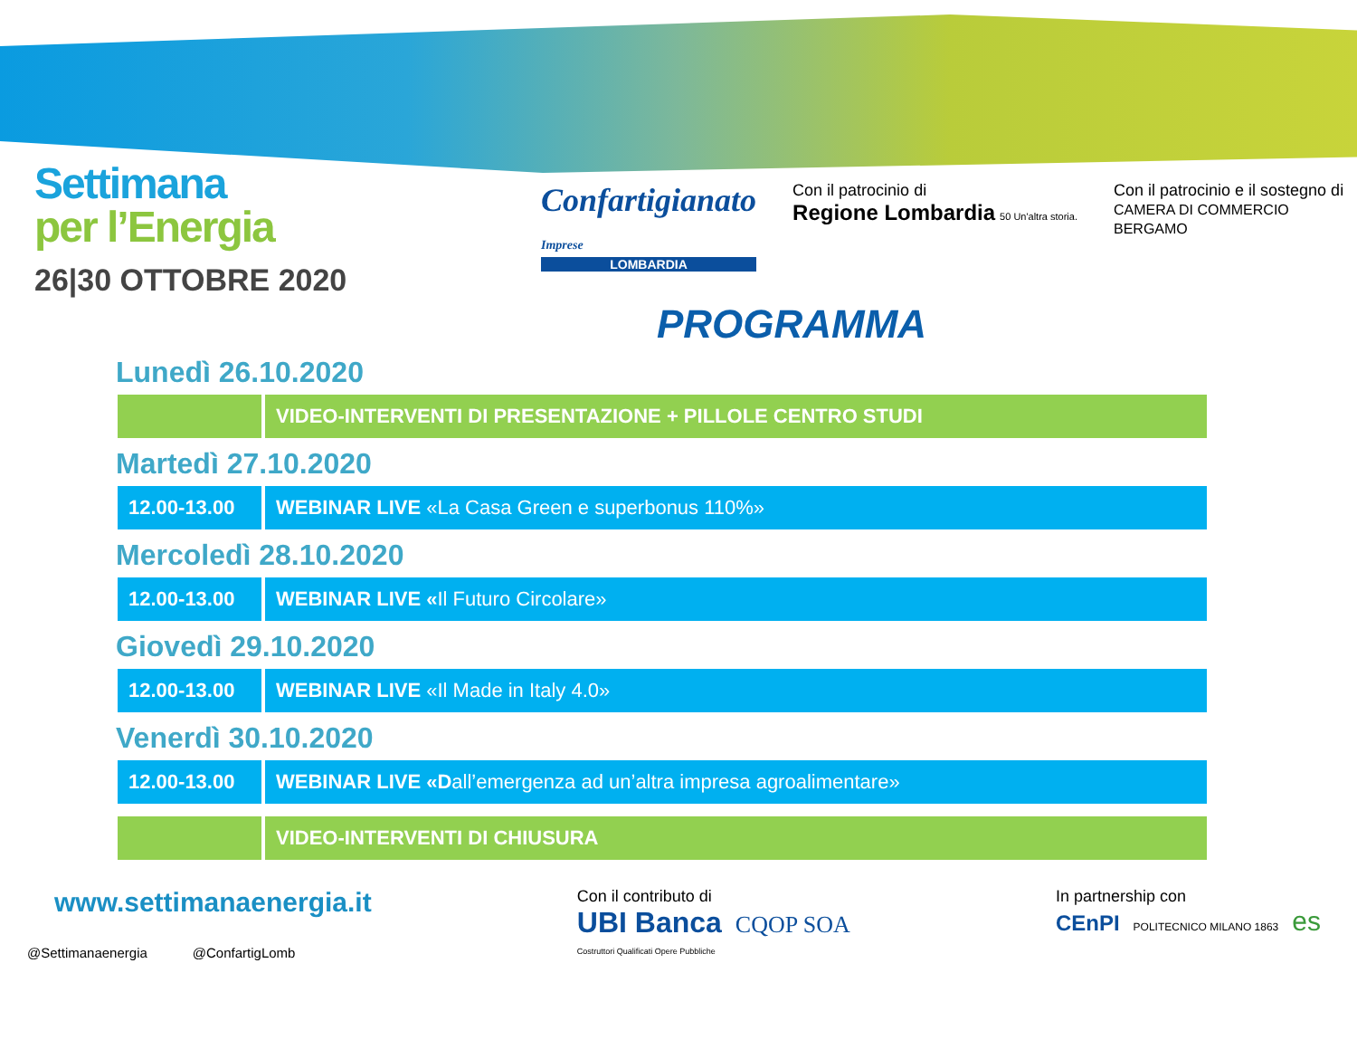Settimana
per l’Energia
26|30 OTTOBRE 2020
Confartigianato
Imprese
LOMBARDIA
Con il patrocinio di
Regione Lombardia 50 Un'altra storia.
Con il patrocinio e il sostegno di
CAMERA DI COMMERCIO
BERGAMO
PROGRAMMA
Lunedì 26.10.2020
| | VIDEO-INTERVENTI DI PRESENTAZIONE + PILLOLE CENTRO STUDI |
Martedì 27.10.2020
| 12.00-13.00 | WEBINAR LIVE «La Casa Green e superbonus 110%» |
Mercoledì 28.10.2020
| 12.00-13.00 | WEBINAR LIVE « Il Futuro Circolare» |
Giovedì 29.10.2020
| 12.00-13.00 | WEBINAR LIVE «Il Made in Italy 4.0» |
Venerdì 30.10.2020
| 12.00-13.00 | WEBINAR LIVE «D all’emergenza ad un’altra impresa agroalimentare» |
| | VIDEO-INTERVENTI DI CHIUSURA |
www.settimanaenergia.it
@Settimanaenergia @ConfartigLomb
Con il contributo di
UBI Banca CQOP SOA
Costruttori Qualificati Opere Pubbliche
In partnership con
CEnPI POLITECNICO MILANO 1863 es